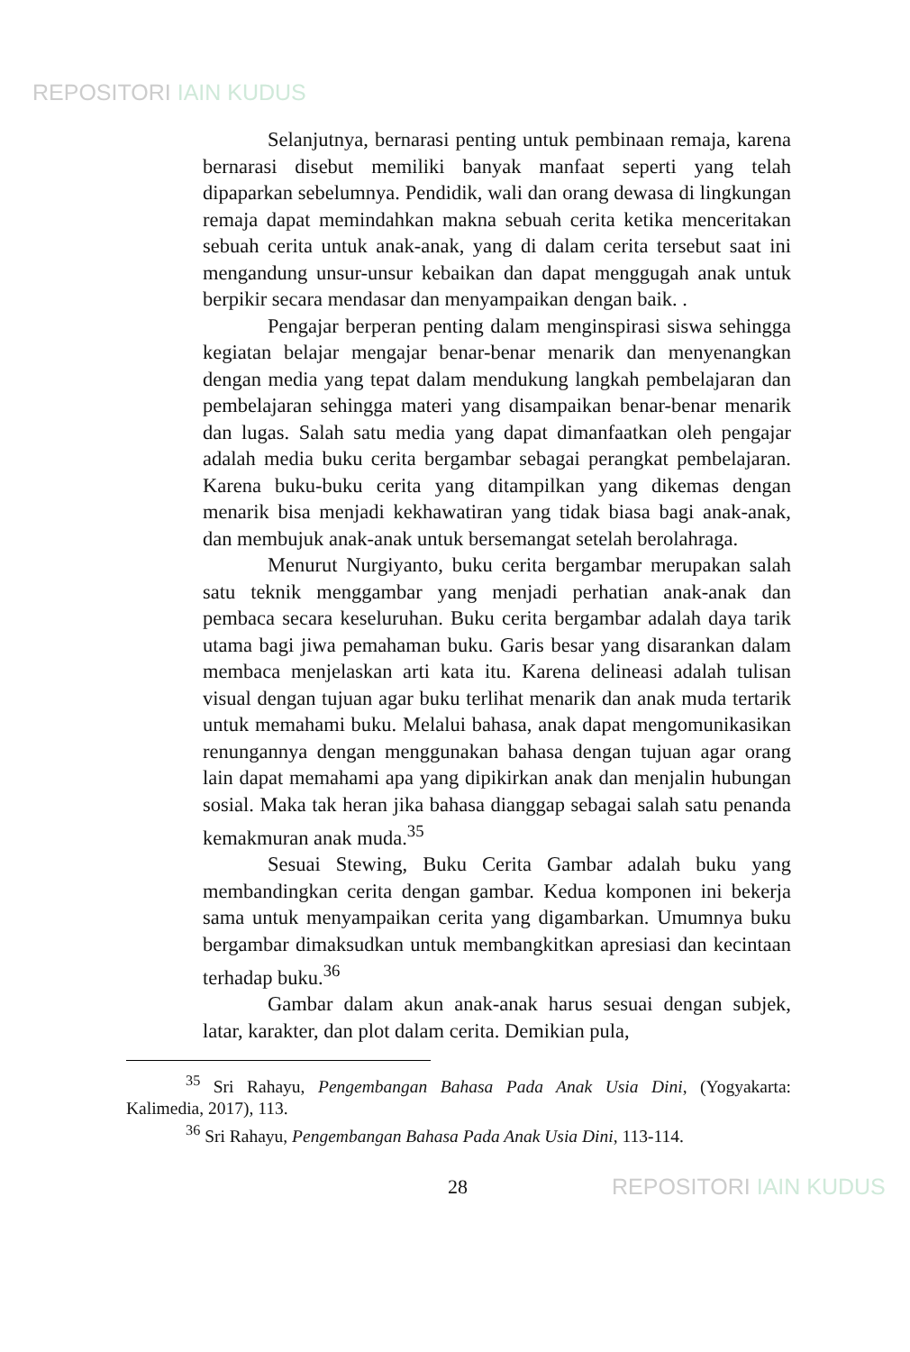REPOSITORI IAIN KUDUS
Selanjutnya, bernarasi penting untuk pembinaan remaja, karena bernarasi disebut memiliki banyak manfaat seperti yang telah dipaparkan sebelumnya. Pendidik, wali dan orang dewasa di lingkungan remaja dapat memindahkan makna sebuah cerita ketika menceritakan sebuah cerita untuk anak-anak, yang di dalam cerita tersebut saat ini mengandung unsur-unsur kebaikan dan dapat menggugah anak untuk berpikir secara mendasar dan menyampaikan dengan baik. .
Pengajar berperan penting dalam menginspirasi siswa sehingga kegiatan belajar mengajar benar-benar menarik dan menyenangkan dengan media yang tepat dalam mendukung langkah pembelajaran dan pembelajaran sehingga materi yang disampaikan benar-benar menarik dan lugas. Salah satu media yang dapat dimanfaatkan oleh pengajar adalah media buku cerita bergambar sebagai perangkat pembelajaran. Karena buku-buku cerita yang ditampilkan yang dikemas dengan menarik bisa menjadi kekhawatiran yang tidak biasa bagi anak-anak, dan membujuk anak-anak untuk bersemangat setelah berolahraga.
Menurut Nurgiyanto, buku cerita bergambar merupakan salah satu teknik menggambar yang menjadi perhatian anak-anak dan pembaca secara keseluruhan. Buku cerita bergambar adalah daya tarik utama bagi jiwa pemahaman buku. Garis besar yang disarankan dalam membaca menjelaskan arti kata itu. Karena delineasi adalah tulisan visual dengan tujuan agar buku terlihat menarik dan anak muda tertarik untuk memahami buku. Melalui bahasa, anak dapat mengomunikasikan renungannya dengan menggunakan bahasa dengan tujuan agar orang lain dapat memahami apa yang dipikirkan anak dan menjalin hubungan sosial. Maka tak heran jika bahasa dianggap sebagai salah satu penanda kemakmuran anak muda.<sup>35</sup>
Sesuai Stewing, Buku Cerita Gambar adalah buku yang membandingkan cerita dengan gambar. Kedua komponen ini bekerja sama untuk menyampaikan cerita yang digambarkan. Umumnya buku bergambar dimaksudkan untuk membangkitkan apresiasi dan kecintaan terhadap buku.<sup>36</sup>
Gambar dalam akun anak-anak harus sesuai dengan subjek, latar, karakter, dan plot dalam cerita. Demikian pula,
<sup>35</sup> Sri Rahayu, Pengembangan Bahasa Pada Anak Usia Dini, (Yogyakarta: Kalimedia, 2017), 113.
<sup>36</sup> Sri Rahayu, Pengembangan Bahasa Pada Anak Usia Dini, 113-114.
28 REPOSITORI IAIN KUDUS